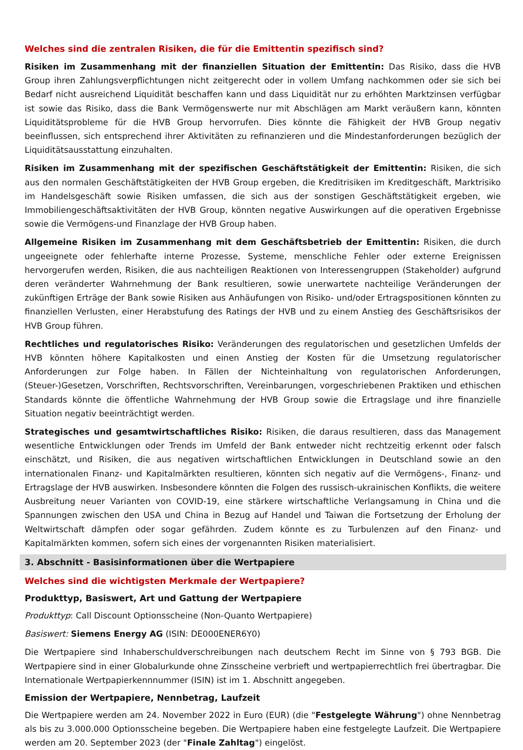Welches sind die zentralen Risiken, die für die Emittentin spezifisch sind?
Risiken im Zusammenhang mit der finanziellen Situation der Emittentin: Das Risiko, dass die HVB Group ihren Zahlungsverpflichtungen nicht zeitgerecht oder in vollem Umfang nachkommen oder sie sich bei Bedarf nicht ausreichend Liquidität beschaffen kann und dass Liquidität nur zu erhöhten Marktzinsen verfügbar ist sowie das Risiko, dass die Bank Vermögenswerte nur mit Abschlägen am Markt veräußern kann, könnten Liquiditätsprobleme für die HVB Group hervorrufen. Dies könnte die Fähigkeit der HVB Group negativ beeinflussen, sich entsprechend ihrer Aktivitäten zu refinanzieren und die Mindestanforderungen bezüglich der Liquiditätsausstattung einzuhalten.
Risiken im Zusammenhang mit der spezifischen Geschäftstätigkeit der Emittentin: Risiken, die sich aus den normalen Geschäftstätigkeiten der HVB Group ergeben, die Kreditrisiken im Kreditgeschäft, Marktrisiko im Handelsgeschäft sowie Risiken umfassen, die sich aus der sonstigen Geschäftstätigkeit ergeben, wie Immobiliengeschäftsaktivitäten der HVB Group, könnten negative Auswirkungen auf die operativen Ergebnisse sowie die Vermögens-und Finanzlage der HVB Group haben.
Allgemeine Risiken im Zusammenhang mit dem Geschäftsbetrieb der Emittentin: Risiken, die durch ungeeignete oder fehlerhafte interne Prozesse, Systeme, menschliche Fehler oder externe Ereignissen hervorgerufen werden, Risiken, die aus nachteiligen Reaktionen von Interessengruppen (Stakeholder) aufgrund deren veränderter Wahrnehmung der Bank resultieren, sowie unerwartete nachteilige Veränderungen der zukünftigen Erträge der Bank sowie Risiken aus Anhäufungen von Risiko- und/oder Ertragspositionen könnten zu finanziellen Verlusten, einer Herabstufung des Ratings der HVB und zu einem Anstieg des Geschäftsrisikos der HVB Group führen.
Rechtliches und regulatorisches Risiko: Veränderungen des regulatorischen und gesetzlichen Umfelds der HVB könnten höhere Kapitalkosten und einen Anstieg der Kosten für die Umsetzung regulatorischer Anforderungen zur Folge haben. In Fällen der Nichteinhaltung von regulatorischen Anforderungen, (Steuer-)Gesetzen, Vorschriften, Rechtsvorschriften, Vereinbarungen, vorgeschriebenen Praktiken und ethischen Standards könnte die öffentliche Wahrnehmung der HVB Group sowie die Ertragslage und ihre finanzielle Situation negativ beeinträchtigt werden.
Strategisches und gesamtwirtschaftliches Risiko: Risiken, die daraus resultieren, dass das Management wesentliche Entwicklungen oder Trends im Umfeld der Bank entweder nicht rechtzeitig erkennt oder falsch einschätzt, und Risiken, die aus negativen wirtschaftlichen Entwicklungen in Deutschland sowie an den internationalen Finanz- und Kapitalmärkten resultieren, könnten sich negativ auf die Vermögens-, Finanz- und Ertragslage der HVB auswirken. Insbesondere könnten die Folgen des russisch-ukrainischen Konflikts, die weitere Ausbreitung neuer Varianten von COVID-19, eine stärkere wirtschaftliche Verlangsamung in China und die Spannungen zwischen den USA und China in Bezug auf Handel und Taiwan die Fortsetzung der Erholung der Weltwirtschaft dämpfen oder sogar gefährden. Zudem könnte es zu Turbulenzen auf den Finanz- und Kapitalmärkten kommen, sofern sich eines der vorgenannten Risiken materialisiert.
3. Abschnitt - Basisinformationen über die Wertpapiere
Welches sind die wichtigsten Merkmale der Wertpapiere?
Produkttyp, Basiswert, Art und Gattung der Wertpapiere
Produkttyp: Call Discount Optionsscheine (Non-Quanto Wertpapiere)
Basiswert: Siemens Energy AG (ISIN: DE000ENER6Y0)
Die Wertpapiere sind Inhaberschuldverschreibungen nach deutschem Recht im Sinne von § 793 BGB. Die Wertpapiere sind in einer Globalurkunde ohne Zinsscheine verbrieft und wertpapierrechtlich frei übertragbar. Die Internationale Wertpapierkennnummer (ISIN) ist im 1. Abschnitt angegeben.
Emission der Wertpapiere, Nennbetrag, Laufzeit
Die Wertpapiere werden am 24. November 2022 in Euro (EUR) (die "Festgelegte Währung") ohne Nennbetrag als bis zu 3.000.000 Optionsscheine begeben. Die Wertpapiere haben eine festgelegte Laufzeit. Die Wertpapiere werden am 20. September 2023 (der "Finale Zahltag") eingelöst.